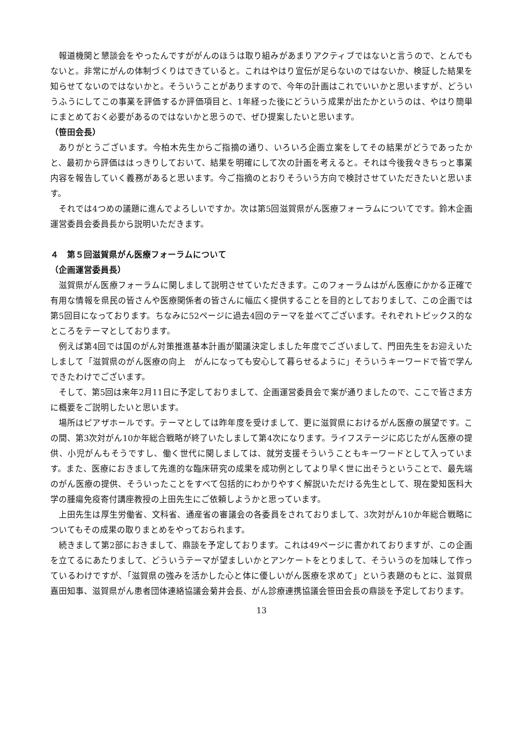報道機関と懇談会をやったんですががんのほうは取り組みがあまりアクティブではないと言うので、とんでもないと。非常にがんの体制づくりはできていると。これはやはり宣伝が足らないのではないか、検証した結果を知らせてないのではないかと。そういうことがありますので、今年の計画はこれでいいかと思いますが、どういうふうにしてこの事業を評価するか評価項目と、1年経った後にどういう成果が出たかというのは、やはり簡単にまとめておく必要があるのではないかと思うので、ぜひ提案したいと思います。
（笹田会長）
ありがとうございます。今柏木先生からご指摘の通り、いろいろ企画立案をしてその結果がどうであったかと、最初から評価ははっきりしておいて、結果を明確にして次の計画を考えると。それは今後我々きちっと事業内容を報告していく義務があると思います。今ご指摘のとおりそういう方向で検討させていただきたいと思います。
それでは4つめの議題に進んでよろしいですか。次は第5回滋賀県がん医療フォーラムについてです。鈴木企画運営委員会委員長から説明いただきます。
４　第５回滋賀県がん医療フォーラムについて
（企画運営委員長）
滋賀県がん医療フォーラムに関しまして説明させていただきます。このフォーラムはがん医療にかかる正確で有用な情報を県民の皆さんや医療関係者の皆さんに幅広く提供することを目的としておりまして、この企画では第5回目になっております。ちなみに52ページに過去4回のテーマを並べてございます。それぞれトピックス的なところをテーマとしております。
例えば第4回では国のがん対策推進基本計画が閣議決定しました年度でございまして、門田先生をお迎えいたしまして「滋賀県のがん医療の向上　がんになっても安心して暮らせるように」そういうキーワードで皆で学んできたわけでございます。
そして、第5回は来年2月11日に予定しておりまして、企画運営委員会で案が通りましたので、ここで皆さま方に概要をご説明したいと思います。
場所はピアザホールです。テーマとしては昨年度を受けまして、更に滋賀県におけるがん医療の展望です。この間、第3次対がん10か年総合戦略が終了いたしまして第4次になります。ライフステージに応じたがん医療の提供、小児がんもそうですし、働く世代に関しましては、就労支援そういうこともキーワードとして入っています。また、医療におきまして先進的な臨床研究の成果を成功例としてより早く世に出そうということで、最先端のがん医療の提供、そういったことをすべて包括的にわかりやすく解説いただける先生として、現在愛知医科大学の腫瘍免疫寄付講座教授の上田先生にご依頼しようかと思っています。
上田先生は厚生労働省、文科省、通産省の審議会の各委員をされておりまして、3次対がん10か年総合戦略についてもその成果の取りまとめをやっておられます。
続きまして第2部におきまして、鼎談を予定しております。これは49ページに書かれておりますが、この企画を立てるにあたりまして、どういうテーマが望ましいかとアンケートをとりまして、そういうのを加味して作っているわけですが、「滋賀県の強みを活かした心と体に優しいがん医療を求めて」という表題のもとに、滋賀県　嘉田知事、滋賀県がん患者団体連絡協議会菊井会長、がん診療連携協議会笹田会長の鼎談を予定しております。
13